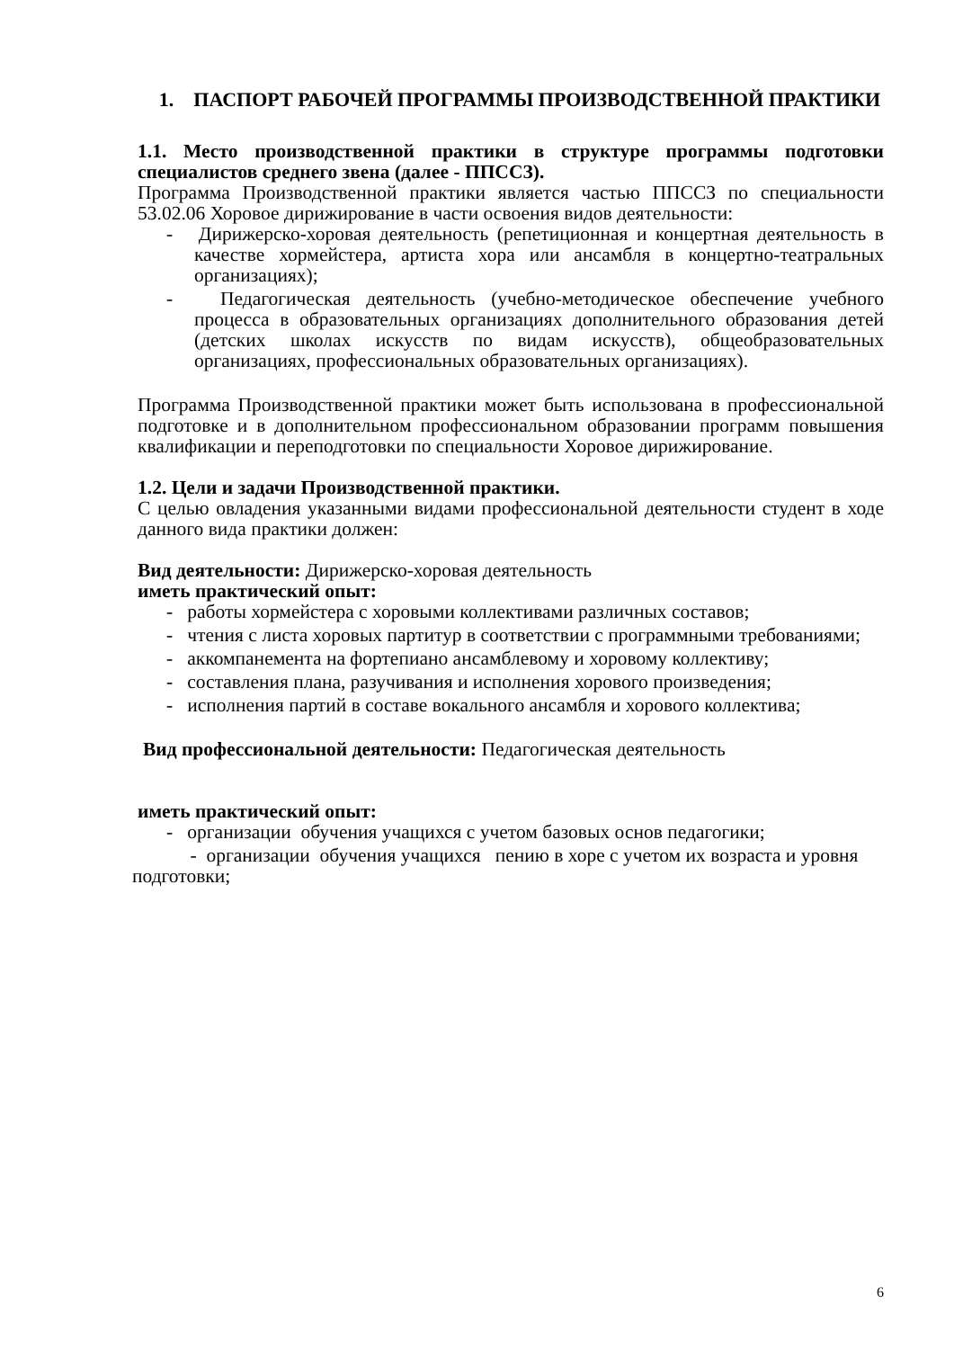1. ПАСПОРТ РАБОЧЕЙ ПРОГРАММЫ ПРОИЗВОДСТВЕННОЙ ПРАКТИКИ
1.1. Место производственной практики в структуре программы подготовки специалистов среднего звена (далее - ППССЗ).
Программа Производственной практики является частью ППССЗ по специальности 53.02.06 Хоровое дирижирование в части освоения видов деятельности:
- Дирижерско-хоровая деятельность (репетиционная и концертная деятельность в качестве хормейстера, артиста хора или ансамбля в концертно-театральных организациях);
- Педагогическая деятельность (учебно-методическое обеспечение учебного процесса в образовательных организациях дополнительного образования детей (детских школах искусств по видам искусств), общеобразовательных организациях, профессиональных образовательных организациях).
Программа Производственной практики может быть использована в профессиональной подготовке и в дополнительном профессиональном образовании программ повышения квалификации и переподготовки по специальности Хоровое дирижирование.
1.2. Цели и задачи Производственной практики.
С целью овладения указанными видами профессиональной деятельности студент в ходе данного вида практики должен:
Вид деятельности: Дирижерско-хоровая деятельность
иметь практический опыт:
- работы хормейстера с хоровыми коллективами различных составов;
- чтения с листа хоровых партитур в соответствии с программными требованиями;
- аккомпанемента на фортепиано ансамблевому и хоровому коллективу;
- составления плана, разучивания и исполнения хорового произведения;
- исполнения партий в составе вокального ансамбля и хорового коллектива;
Вид профессиональной деятельности: Педагогическая деятельность
иметь практический опыт:
- организации обучения учащихся с учетом базовых основ педагогики;
- организации обучения учащихся пению в хоре с учетом их возраста и уровня подготовки;
6